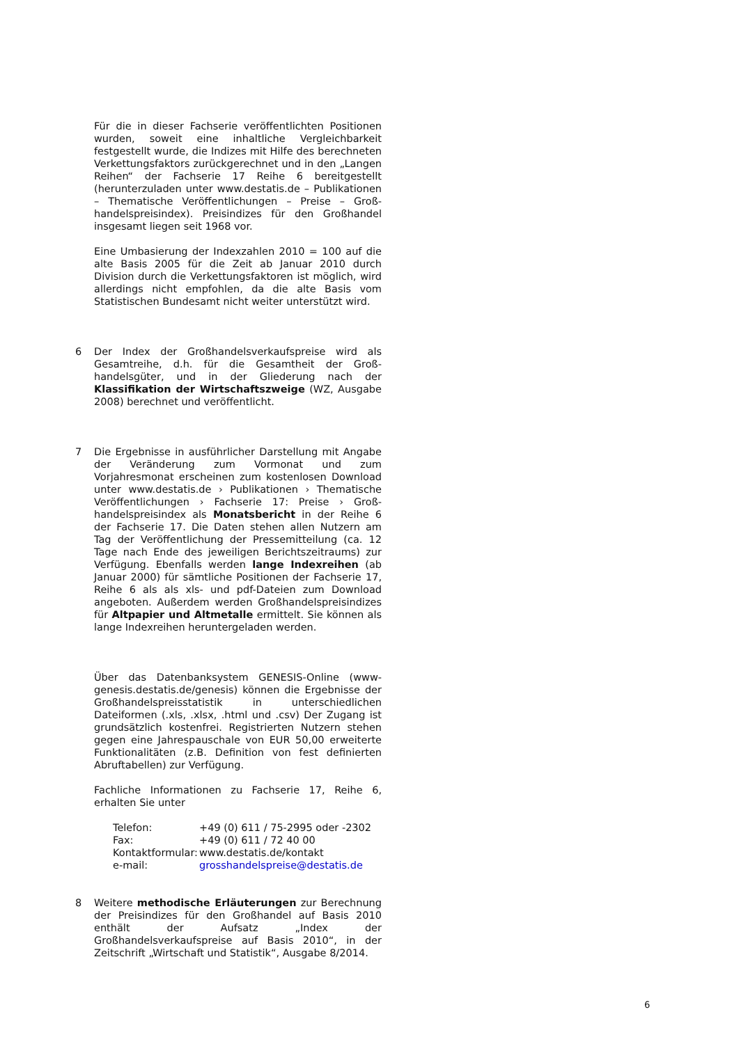Für die in dieser Fachserie veröffentlichten Positionen wurden, soweit eine inhaltliche Vergleichbarkeit festgestellt wurde, die Indizes mit Hilfe des berechneten Verkettungsfaktors zurückgerechnet und in den „Langen Reihen“ der Fachserie 17 Reihe 6 bereitgestellt (herunterzuladen unter www.destatis.de – Publikationen – Thematische Veröffentlichungen – Preise – Groß­handelspreisindex). Preisindizes für den Großhandel insgesamt liegen seit 1968 vor.
Eine Umbasierung der Indexzahlen 2010 = 100 auf die alte Basis 2005 für die Zeit ab Januar 2010 durch Division durch die Verkettungsfaktoren ist möglich, wird allerdings nicht empfohlen, da die alte Basis vom Statistischen Bundesamt nicht weiter unterstützt wird.
6 Der Index der Großhandelsverkaufspreise wird als Gesamtreihe, d.h. für die Gesamtheit der Groß­handelsgüter, und in der Gliederung nach der Klassifikation der Wirtschaftszweige (WZ, Ausgabe 2008) berechnet und veröffentlicht.
7 Die Ergebnisse in ausführlicher Darstellung mit Angabe der Veränderung zum Vormonat und zum Vorjahresmonat erscheinen zum kostenlosen Download unter www.destatis.de › Publikationen › Thematische Veröffentlichungen › Fachserie 17: Preise › Groß­handelspreisindex als Monatsbericht in der Reihe 6 der Fachserie 17. Die Daten stehen allen Nutzern am Tag der Veröffentlichung der Pressemitteilung (ca. 12 Tage nach Ende des jeweiligen Berichtszeitraums) zur Verfügung. Ebenfalls werden lange Indexreihen (ab Januar 2000) für sämtliche Positionen der Fachserie 17, Reihe 6 als als xls- und pdf-Dateien zum Download angeboten. Außerdem werden Großhandelspreisindizes für Altpapier und Altmetalle ermittelt. Sie können als lange Indexreihen heruntergeladen werden.
Über das Datenbanksystem GENESIS-Online (www-genesis.destatis.de/genesis) können die Ergeb­nisse der Großhandelspreisstatistik in unterschiedlichen Dateiformen (.xls, .xlsx, .html und .csv) Der Zugang ist grundsätzlich kostenfrei. Registrierten Nutzern stehen gegen eine Jahrespauschale von EUR 50,00 erweiterte Funktionalitäten (z.B. Definition von fest definierten Abruftabellen) zur Verfügung.
Fachliche Informationen zu Fachserie 17, Reihe 6, erhalten Sie unter
| Telefon: | +49 (0) 611 / 75-2995 oder -2302 |
| Fax: | +49 (0) 611 / 72 40 00 |
| Kontaktformular: | www.destatis.de/kontakt |
| e-mail: | grosshandelspreise@destatis.de |
8 Weitere methodische Erläuterungen zur Berechnung der Preisindizes für den Großhandel auf Basis 2010 enthält der Aufsatz „Index der Großhandelsverkaufspreise auf Basis 2010“, in der Zeitschrift „Wirtschaft und Statistik“, Ausgabe 8/2014.
6